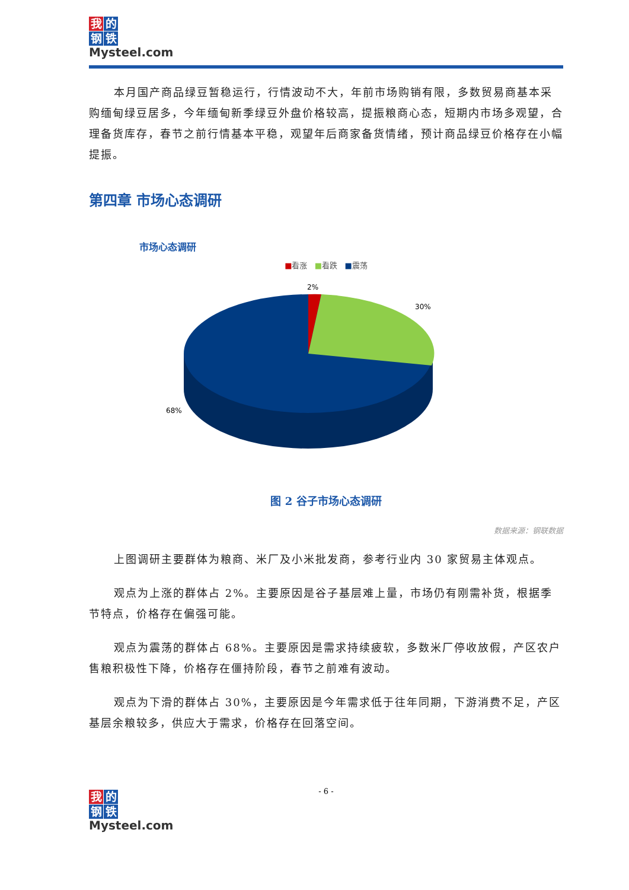我的
钢铁
Mysteel.com
本月国产商品绿豆暂稳运行，行情波动不大，年前市场购销有限，多数贸易商基本采购缅甸绿豆居多，今年缅甸新季绿豆外盘价格较高，提振粮商心态，短期内市场多观望，合理备货库存，春节之前行情基本平稳，观望年后商家备货情绪，预计商品绿豆价格存在小幅提振。
第四章 市场心态调研
市场心态调研
■看涨 ■看跌 ■震荡
2%
30%
68%
图 2 谷子市场心态调研
数据来源：钢联数据
上图调研主要群体为粮商、米厂及小米批发商，参考行业内 30 家贸易主体观点。
观点为上涨的群体占 2%。主要原因是谷子基层难上量，市场仍有刚需补货，根据季节特点，价格存在偏强可能。
观点为震荡的群体占 68%。主要原因是需求持续疲软，多数米厂停收放假，产区农户售粮积极性下降，价格存在僵持阶段，春节之前难有波动。
观点为下滑的群体占 30%，主要原因是今年需求低于往年同期，下游消费不足，产区基层余粮较多，供应大于需求，价格存在回落空间。
- 6 -
我的
钢铁
Mysteel.com